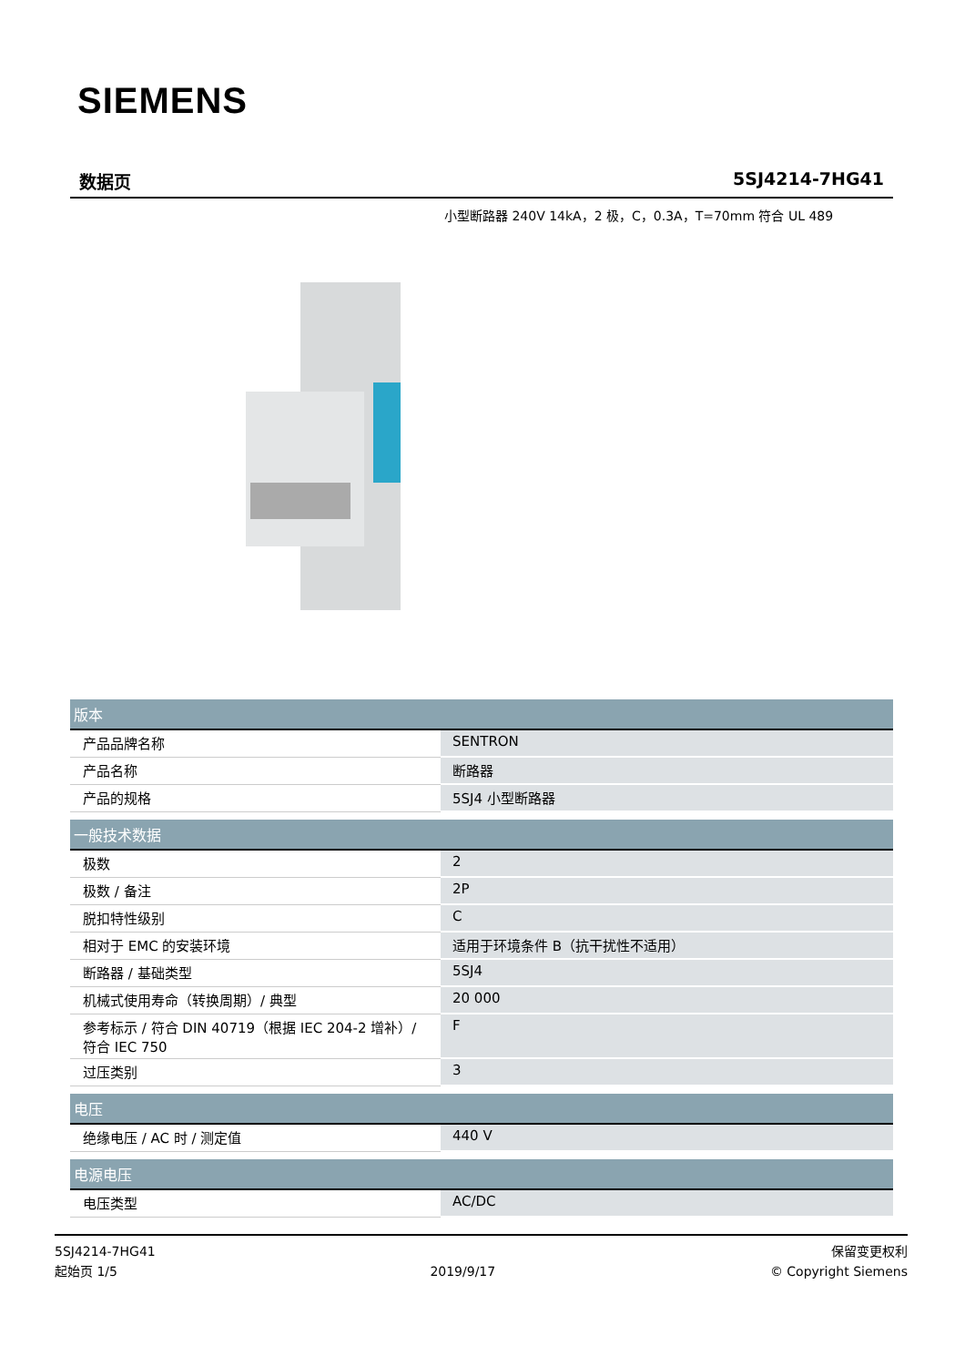SIEMENS
数据页 5SJ4214-7HG41
小型断路器 240V 14kA，2 极，C，0.3A，T=70mm 符合 UL 489
| 版本 | |
| --- | --- |
| 产品品牌名称 | SENTRON |
| 产品名称 | 断路器 |
| 产品的规格 | 5SJ4 小型断路器 |
| 一般技术数据 | |
| 极数 | 2 |
| 极数 / 备注 | 2P |
| 脱扣特性级别 | C |
| 相对于 EMC 的安装环境 | 适用于环境条件 B（抗干扰性不适用） |
| 断路器 / 基础类型 | 5SJ4 |
| 机械式使用寿命（转换周期）/ 典型 | 20 000 |
| 参考标示 / 符合 DIN 40719（根据 IEC 204-2 增补）/ 符合 IEC 750 | F |
| 过压类别 | 3 |
| 电压 | |
| 绝缘电压 / AC 时 / 测定值 | 440 V |
| 电源电压 | |
| 电压类型 | AC/DC |
5SJ4214-7HG41
起始页 1/5
2019/9/17
保留变更权利
© Copyright Siemens